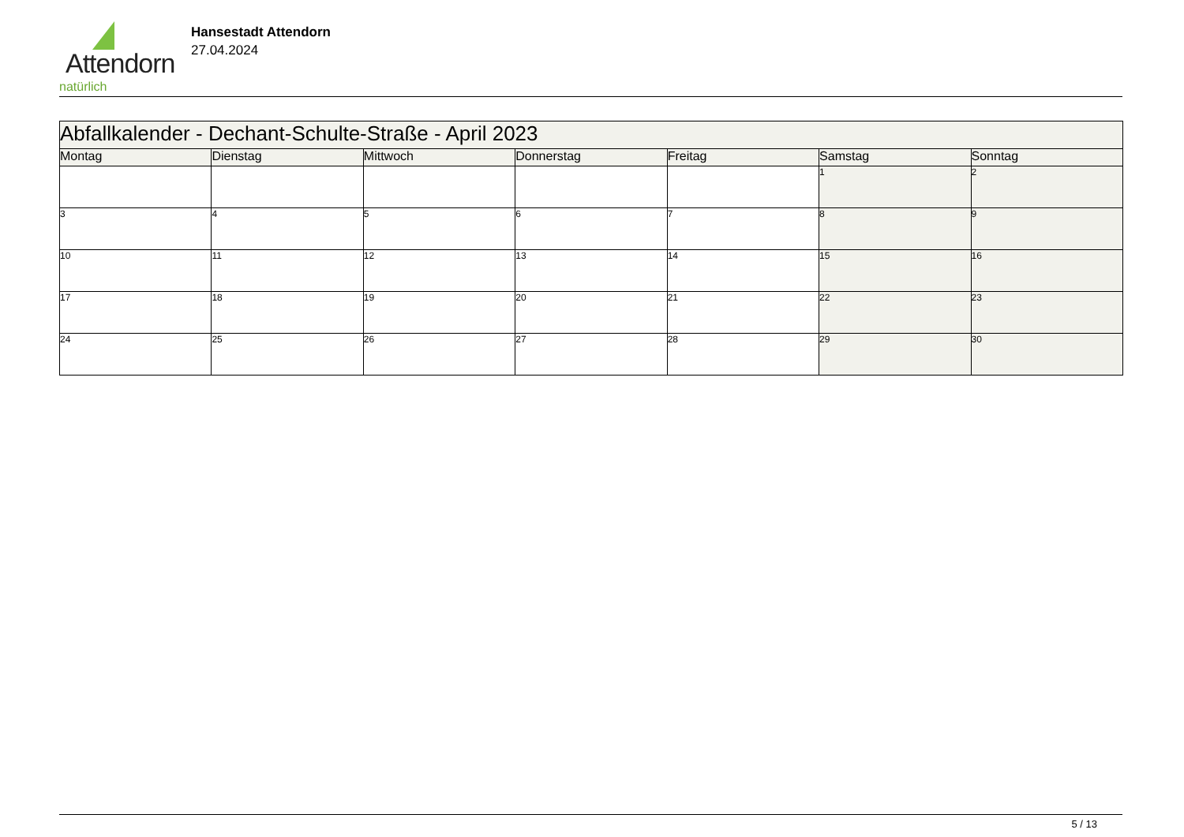Attendorn
natürlich
Hansestadt Attendorn
27.04.2024
| Abfallkalender - Dechant-Schulte-Straße - April 2023 | | | | | | |
| Montag | Dienstag | Mittwoch | Donnerstag | Freitag | Samstag | Sonntag |
| | | | | | 1 | 2 |
| 3 | 4 | 5 | 6 | 7 | 8 | 9 |
| 10 | 11 | 12 | 13 | 14 | 15 | 16 |
| 17 | 18 | 19 | 20 | 21 | 22 | 23 |
| 24 | 25 | 26 | 27 | 28 | 29 | 30 |
5 / 13